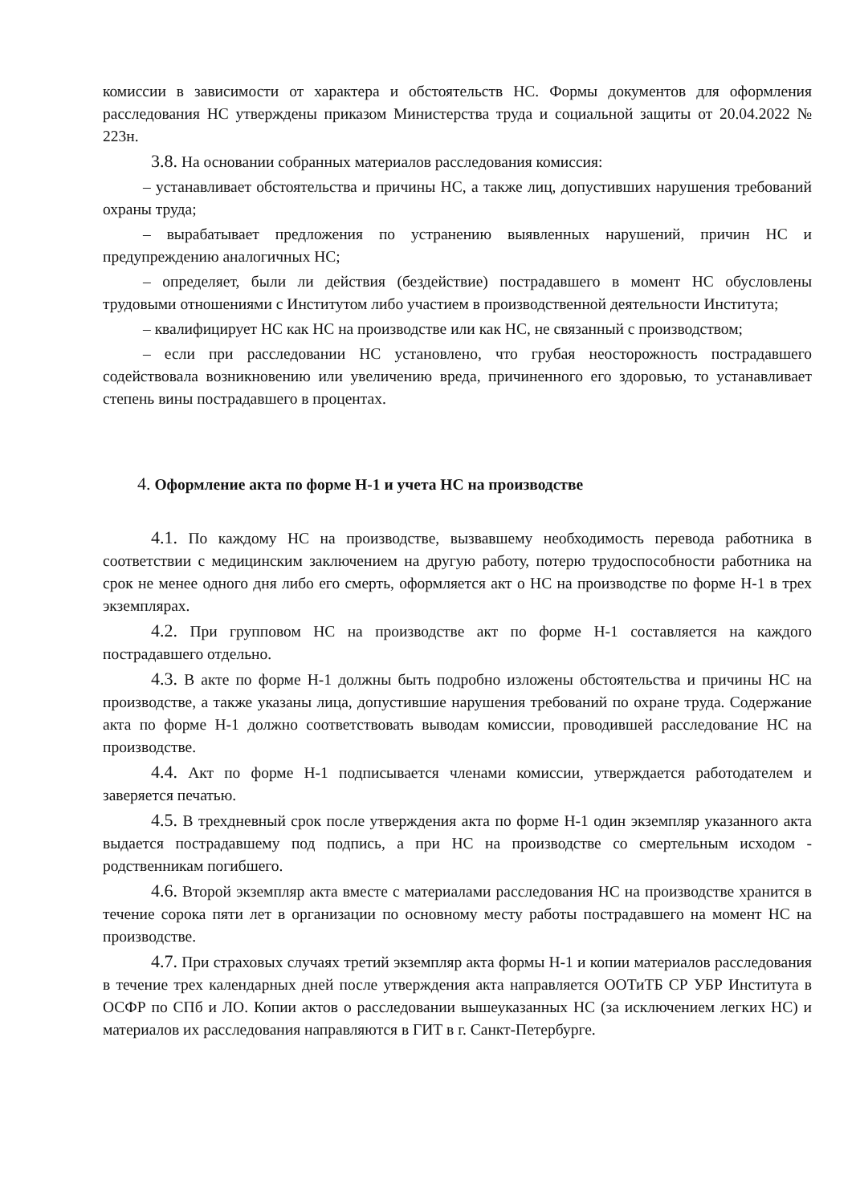комиссии в зависимости от характера и обстоятельств НС. Формы документов для оформления расследования НС утверждены приказом Министерства труда и социальной защиты от 20.04.2022 № 223н.
3.8. На основании собранных материалов расследования комиссия:
– устанавливает обстоятельства и причины НС, а также лиц, допустивших нарушения требований охраны труда;
– вырабатывает предложения по устранению выявленных нарушений, причин НС и предупреждению аналогичных НС;
– определяет, были ли действия (бездействие) пострадавшего в момент НС обусловлены трудовыми отношениями с Институтом либо участием в производственной деятельности Института;
– квалифицирует НС как НС на производстве или как НС, не связанный с производством;
– если при расследовании НС установлено, что грубая неосторожность пострадавшего содействовала возникновению или увеличению вреда, причиненного его здоровью, то устанавливает степень вины пострадавшего в процентах.
4. Оформление акта по форме Н-1 и учета НС на производстве
4.1. По каждому НС на производстве, вызвавшему необходимость перевода работника в соответствии с медицинским заключением на другую работу, потерю трудоспособности работника на срок не менее одного дня либо его смерть, оформляется акт о НС на производстве по форме Н-1 в трех экземплярах.
4.2. При групповом НС на производстве акт по форме Н-1 составляется на каждого пострадавшего отдельно.
4.3. В акте по форме Н-1 должны быть подробно изложены обстоятельства и причины НС на производстве, а также указаны лица, допустившие нарушения требований по охране труда. Содержание акта по форме Н-1 должно соответствовать выводам комиссии, проводившей расследование НС на производстве.
4.4. Акт по форме Н-1 подписывается членами комиссии, утверждается работодателем и заверяется печатью.
4.5. В трехдневный срок после утверждения акта по форме Н-1 один экземпляр указанного акта выдается пострадавшему под подпись, а при НС на производстве со смертельным исходом - родственникам погибшего.
4.6. Второй экземпляр акта вместе с материалами расследования НС на производстве хранится в течение сорока пяти лет в организации по основному месту работы пострадавшего на момент НС на производстве.
4.7. При страховых случаях третий экземпляр акта формы Н-1 и копии материалов расследования в течение трех календарных дней после утверждения акта направляется ООТиТБ СР УБР Института в ОСФР по СПб и ЛО. Копии актов о расследовании вышеуказанных НС (за исключением легких НС) и материалов их расследования направляются в ГИТ в г. Санкт-Петербурге.